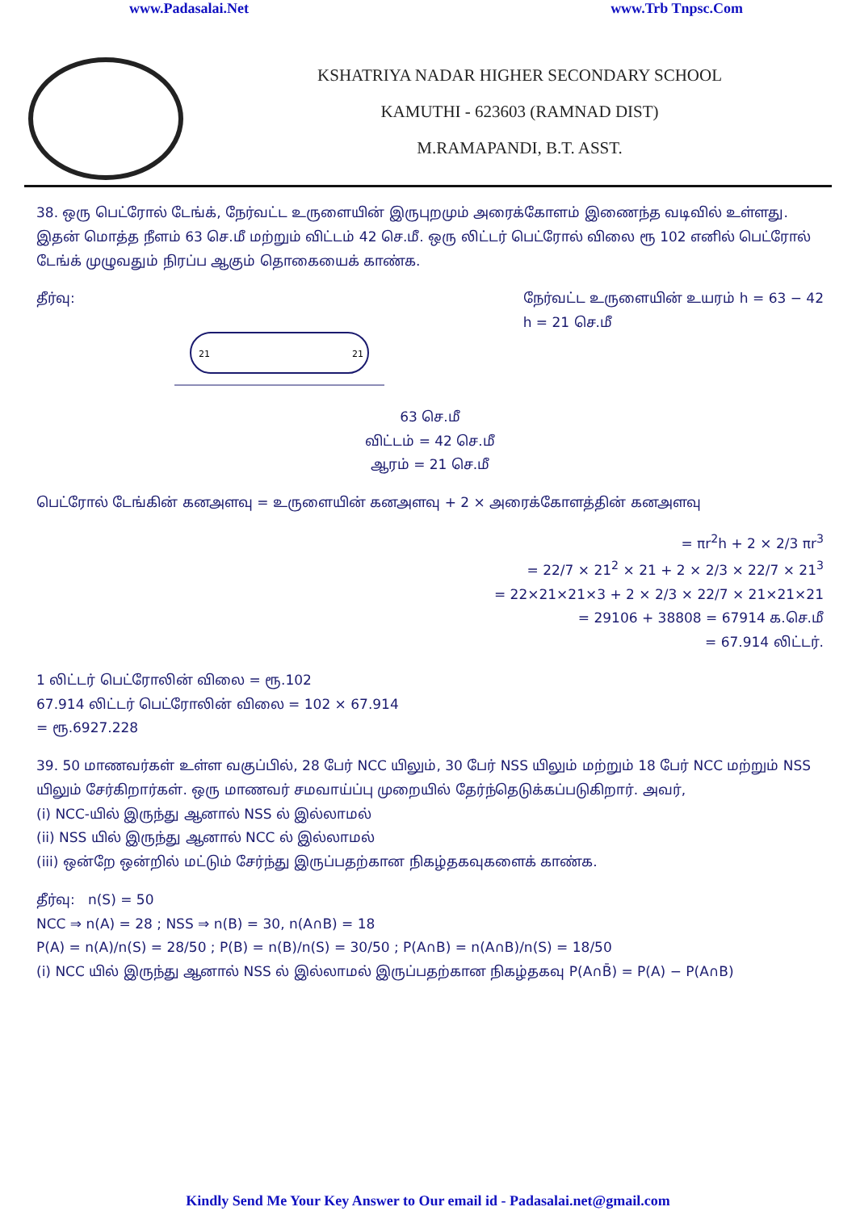www.Padasalai.Net www.Trb Tnpsc.Com
KSHATRIYA NADAR HIGHER SECONDARY SCHOOL
KAMUTHI - 623603 (RAMNAD DIST)
M.RAMAPANDI, B.T. ASST.
38. ஒரு பெட்ரோல் டேங்க், நேர்வட்ட உருளையின் இருபுறமும் அரைக்கோளம் இணைந்த வடிவில் உள்ளது. இதன் மொத்த நீளம் 63 செ.மீ மற்றும் விட்டம் 42 செ.மீ. ஒரு லிட்டர் பெட்ரோல் விலை ரூ 102 எனில் பெட்ரோல் டேங்க் முழுவதும் நிரப்ப ஆகும் தொகையைக் காண்க.
தீர்வு: நேர்வட்ட உருளையின் உயரம் h = 63 − 42
h = 21 செ.மீ
21
21
63 செ.மீ
விட்டம் = 42 செ.மீ
ஆரம் = 21 செ.மீ
பெட்ரோல் டேங்கின் கனஅளவு = உருளையின் கனஅளவு + 2 × அரைக்கோளத்தின் கனஅளவு
= πr<sup>2</sup>h + 2 × 2/3 πr<sup>3</sup>
= 22/7 × 21<sup>2</sup> × 21 + 2 × 2/3 × 22/7 × 21<sup>3</sup>
= 22×21×21×3 + 2 × 2/3 × 22/7 × 21×21×21
= 29106 + 38808 = 67914 க.செ.மீ
= 67.914 லிட்டர்.
1 லிட்டர் பெட்ரோலின் விலை = ரூ.102
67.914 லிட்டர் பெட்ரோலின் விலை = 102 × 67.914
= ரூ.6927.228
39. 50 மாணவர்கள் உள்ள வகுப்பில், 28 பேர் NCC யிலும், 30 பேர் NSS யிலும் மற்றும் 18 பேர் NCC மற்றும் NSS யிலும் சேர்கிறார்கள். ஒரு மாணவர் சமவாய்ப்பு முறையில் தேர்ந்தெடுக்கப்படுகிறார். அவர்,
(i) NCC-யில் இருந்து ஆனால் NSS ல் இல்லாமல்
(ii) NSS யில் இருந்து ஆனால் NCC ல் இல்லாமல்
(iii) ஒன்றே ஒன்றில் மட்டும் சேர்ந்து இருப்பதற்கான நிகழ்தகவுகளைக் காண்க.
தீர்வு: n(S) = 50
NCC ⇒ n(A) = 28 ; NSS ⇒ n(B) = 30, n(A∩B) = 18
P(A) = n(A)/n(S) = 28/50 ; P(B) = n(B)/n(S) = 30/50 ; P(A∩B) = n(A∩B)/n(S) = 18/50
(i) NCC யில் இருந்து ஆனால் NSS ல் இல்லாமல் இருப்பதற்கான நிகழ்தகவு P(A∩B̄) = P(A) − P(A∩B)
Kindly Send Me Your Key Answer to Our email id - Padasalai.net@gmail.com